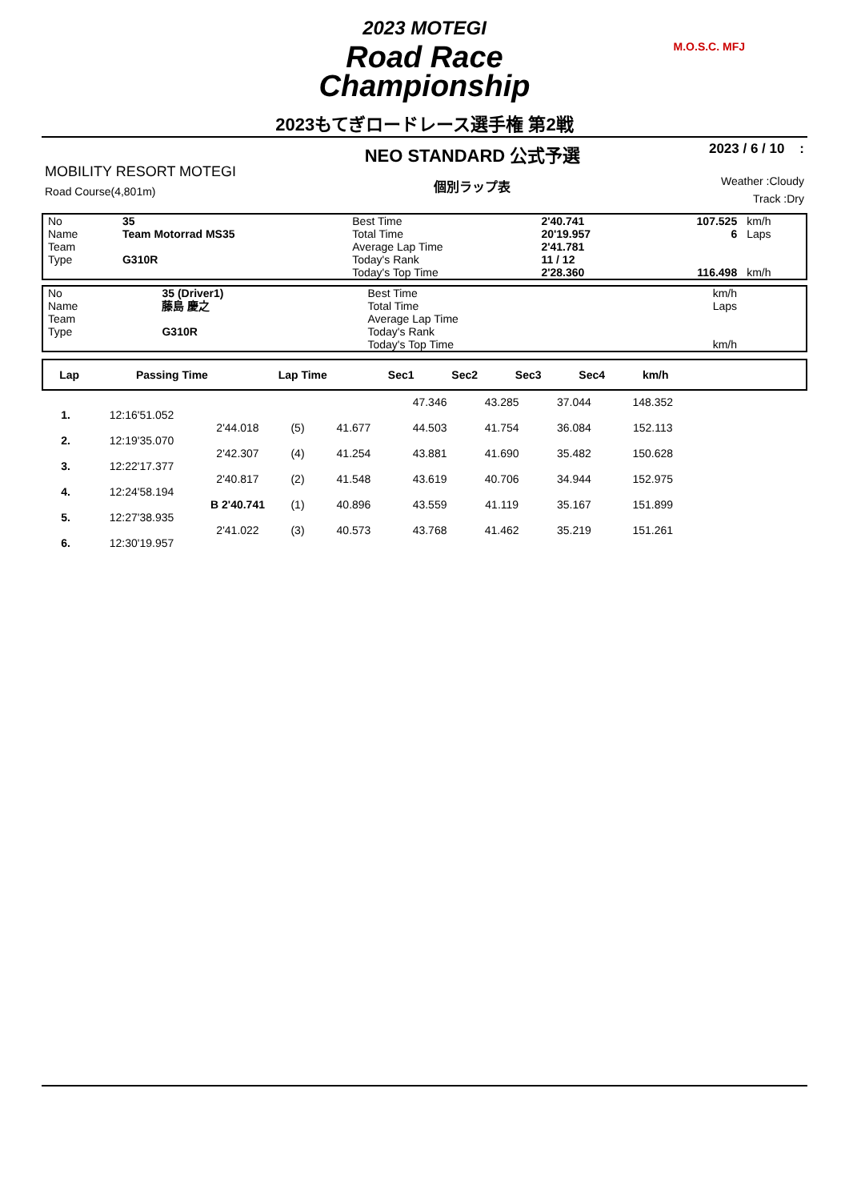2023 MOTEGI
Road Race
Championship
M.O.S.C. MFJ
2023もてぎロードレース選手権 第2戦
MOBILITY RESORT MOTEGI
Road Course(4,801m)
NEO STANDARD 公式予選
個別ラップ表
2023 / 6 / 10 :
Weather :Cloudy
Track :Dry
| No | 35 | Best Time | 2'40.741 | 107.525 | km/h |
| Name | Team Motorrad MS35 | Total Time | 20'19.957 | 6 | Laps |
| Team | | Average Lap Time | 2'41.781 | | |
| Type | G310R | Today's Rank | 11 / 12 | | |
| | | Today's Top Time | 2'28.360 | 116.498 | km/h |
| No | 35 (Driver1) | Best Time | | | km/h |
| Name | 藤島 慶之 | Total Time | | | Laps |
| Team | | Average Lap Time | | | |
| Type | G310R | Today's Rank | | | |
| | | Today's Top Time | | | km/h |
| Lap | Passing Time | Lap Time | | Sec1 | Sec2 | Sec3 | Sec4 | km/h | |
| --- | --- | --- | --- | --- | --- | --- | --- | --- | --- |
| | | | | | 47.346 | 43.285 | 37.044 | 148.352 | |
| 1. | 12:16'51.052 | | | | | | | | |
| | | 2'44.018 | (5) | 41.677 | 44.503 | 41.754 | 36.084 | 152.113 | |
| 2. | 12:19'35.070 | | | | | | | | |
| | | 2'42.307 | (4) | 41.254 | 43.881 | 41.690 | 35.482 | 150.628 | |
| 3. | 12:22'17.377 | | | | | | | | |
| | | 2'40.817 | (2) | 41.548 | 43.619 | 40.706 | 34.944 | 152.975 | |
| 4. | 12:24'58.194 | | | | | | | | |
| | | B 2'40.741 | (1) | 40.896 | 43.559 | 41.119 | 35.167 | 151.899 | |
| 5. | 12:27'38.935 | | | | | | | | |
| | | 2'41.022 | (3) | 40.573 | 43.768 | 41.462 | 35.219 | 151.261 | |
| 6. | 12:30'19.957 | | | | | | | | |